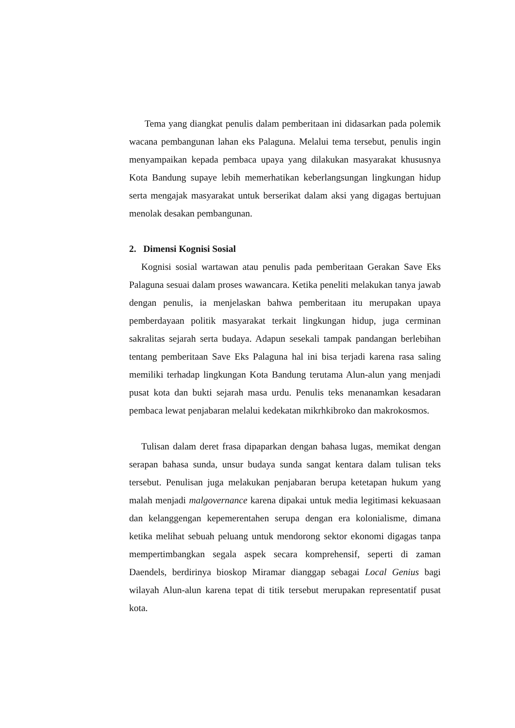Tema yang diangkat penulis dalam pemberitaan ini didasarkan pada polemik wacana pembangunan lahan eks Palaguna. Melalui tema tersebut, penulis ingin menyampaikan kepada pembaca upaya yang dilakukan masyarakat khususnya Kota Bandung supaye lebih memerhatikan keberlangsungan lingkungan hidup serta mengajak masyarakat untuk berserikat dalam aksi yang digagas bertujuan menolak desakan pembangunan.
2. Dimensi Kognisi Sosial
Kognisi sosial wartawan atau penulis pada pemberitaan Gerakan Save Eks Palaguna sesuai dalam proses wawancara. Ketika peneliti melakukan tanya jawab dengan penulis, ia menjelaskan bahwa pemberitaan itu merupakan upaya pemberdayaan politik masyarakat terkait lingkungan hidup, juga cerminan sakralitas sejarah serta budaya. Adapun sesekali tampak pandangan berlebihan tentang pemberitaan Save Eks Palaguna hal ini bisa terjadi karena rasa saling memiliki terhadap lingkungan Kota Bandung terutama Alun-alun yang menjadi pusat kota dan bukti sejarah masa urdu. Penulis teks menanamkan kesadaran pembaca lewat penjabaran melalui kedekatan mikrhkibroko dan makrokosmos.
Tulisan dalam deret frasa dipaparkan dengan bahasa lugas, memikat dengan serapan bahasa sunda, unsur budaya sunda sangat kentara dalam tulisan teks tersebut. Penulisan juga melakukan penjabaran berupa ketetapan hukum yang malah menjadi malgovernance karena dipakai untuk media legitimasi kekuasaan dan kelanggengan kepemerentahen serupa dengan era kolonialisme, dimana ketika melihat sebuah peluang untuk mendorong sektor ekonomi digagas tanpa mempertimbangkan segala aspek secara komprehensif, seperti di zaman Daendels, berdirinya bioskop Miramar dianggap sebagai Local Genius bagi wilayah Alun-alun karena tepat di titik tersebut merupakan representatif pusat kota.